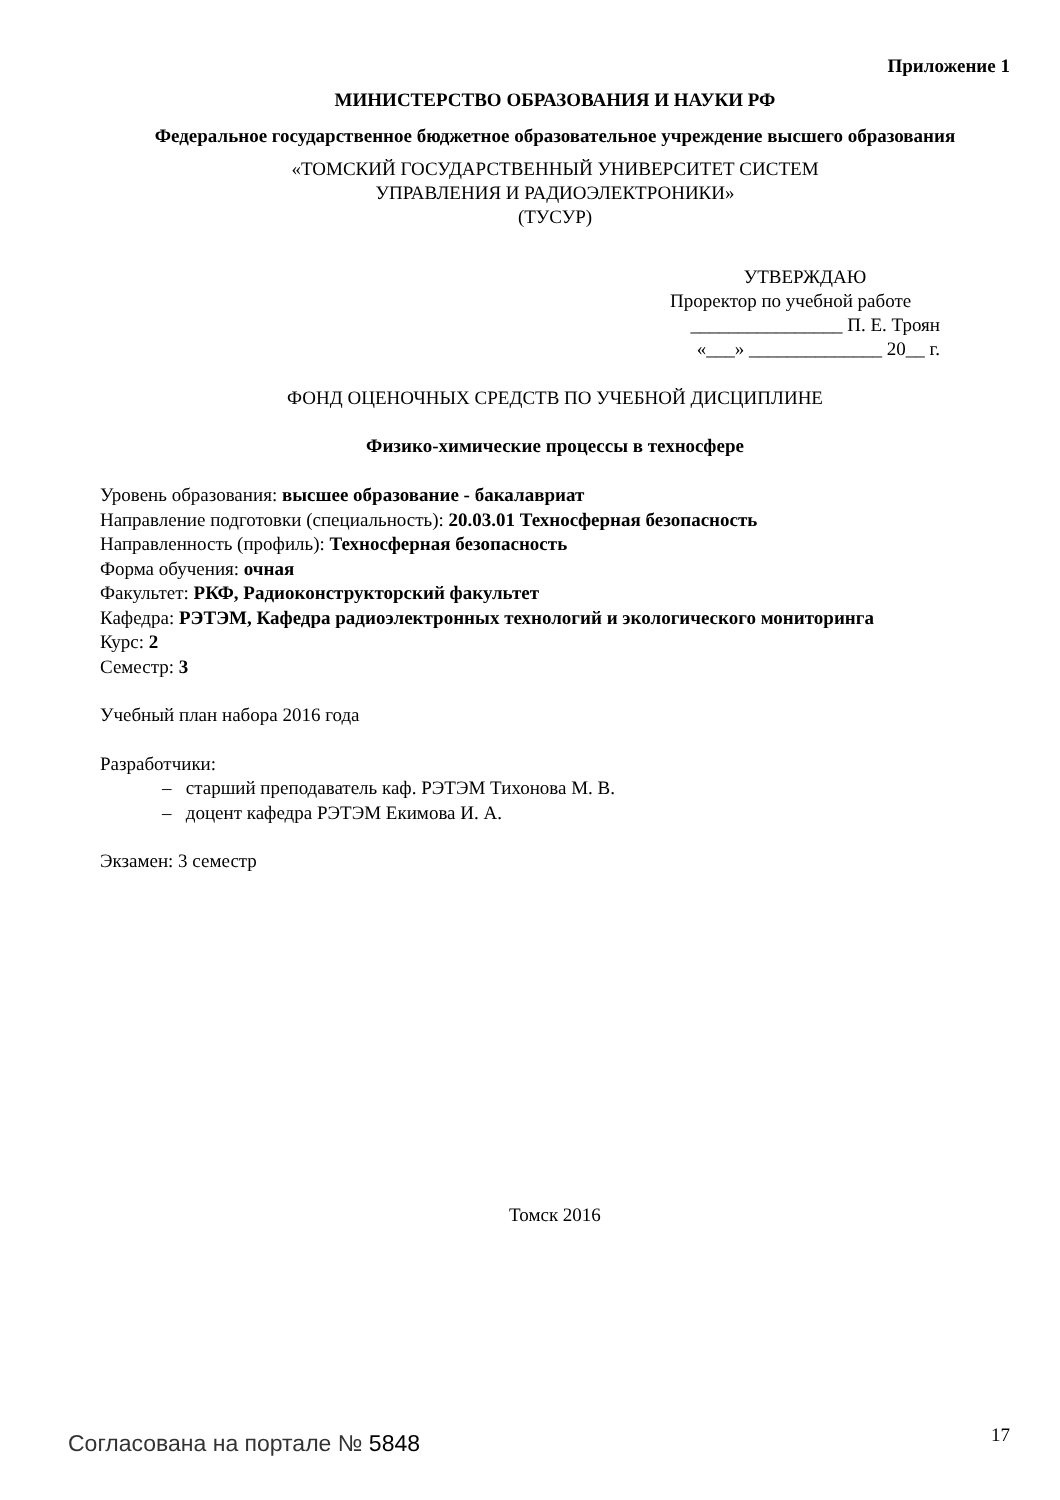Приложение 1
МИНИСТЕРСТВО ОБРАЗОВАНИЯ И НАУКИ РФ
Федеральное государственное бюджетное образовательное учреждение высшего образования
«ТОМСКИЙ ГОСУДАРСТВЕННЫЙ УНИВЕРСИТЕТ СИСТЕМ
УПРАВЛЕНИЯ И РАДИОЭЛЕКТРОНИКИ»
(ТУСУР)
УТВЕРЖДАЮ
Проректор по учебной работе
________________ П. Е. Троян
«___» ______________ 20__ г.
ФОНД ОЦЕНОЧНЫХ СРЕДСТВ ПО УЧЕБНОЙ ДИСЦИПЛИНЕ
Физико-химические процессы в техносфере
Уровень образования: высшее образование - бакалавриат
Направление подготовки (специальность): 20.03.01 Техносферная безопасность
Направленность (профиль): Техносферная безопасность
Форма обучения: очная
Факультет: РКФ, Радиоконструкторский факультет
Кафедра: РЭТЭМ, Кафедра радиоэлектронных технологий и экологического мониторинга
Курс: 2
Семестр: 3
Учебный план набора 2016 года
Разработчики:
– старший преподаватель каф. РЭТЭМ Тихонова М. В.
– доцент кафедра РЭТЭМ Екимова И. А.
Экзамен: 3 семестр
Томск 2016
Согласована на портале № 5848 17